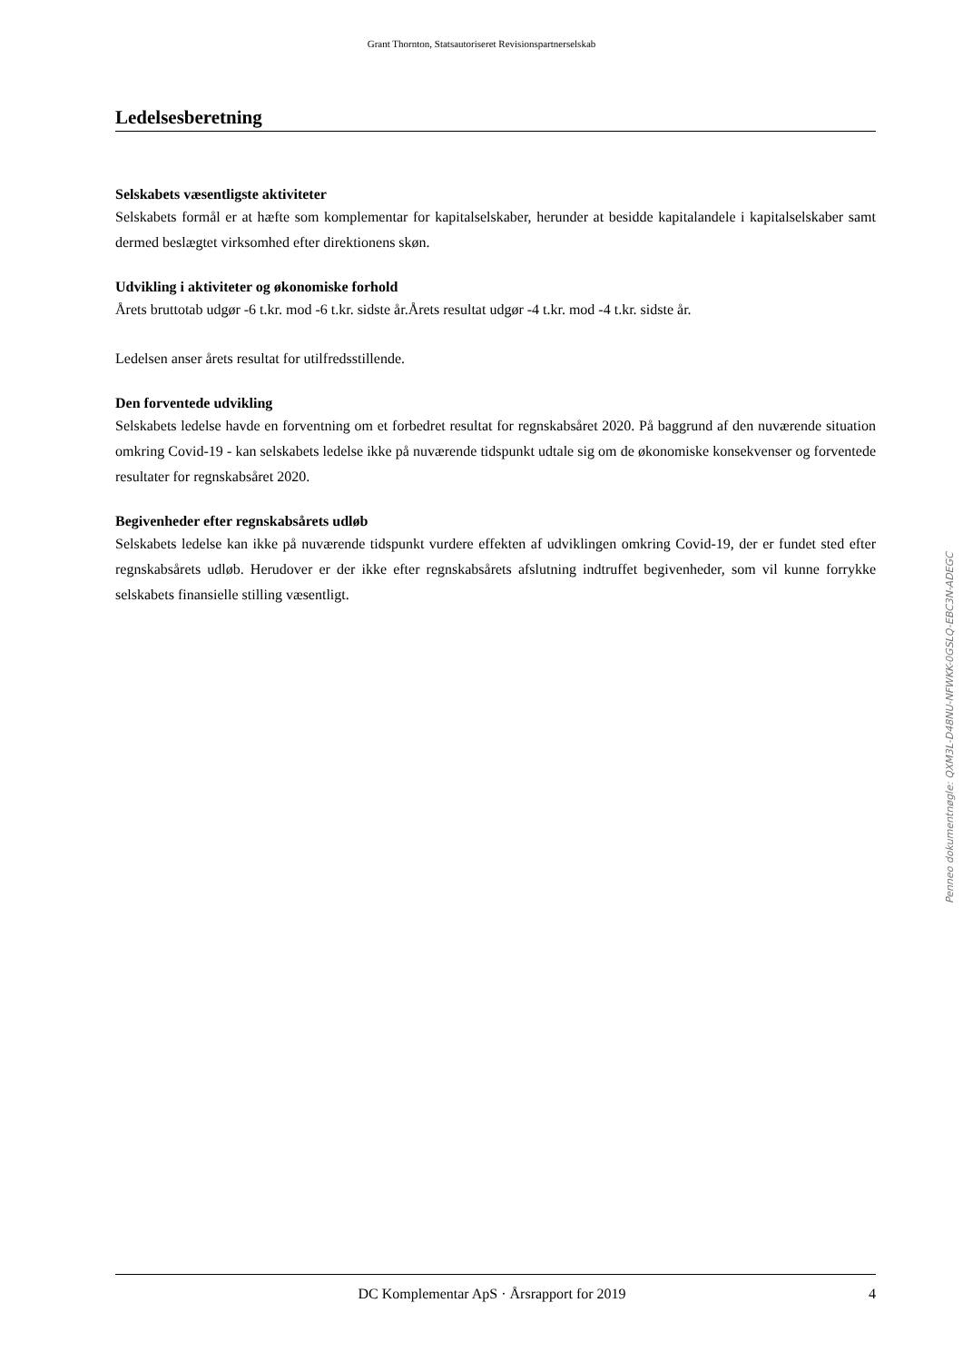Grant Thornton, Statsautoriseret Revisionspartnerselskab
Ledelsesberetning
Selskabets væsentligste aktiviteter
Selskabets formål er at hæfte som komplementar for kapitalselskaber, herunder at besidde kapitalandele i kapitalselskaber samt dermed beslægtet virksomhed efter direktionens skøn.
Udvikling i aktiviteter og økonomiske forhold
Årets bruttotab udgør -6 t.kr. mod -6 t.kr. sidste år.Årets resultat udgør -4 t.kr. mod -4 t.kr. sidste år.
Ledelsen anser årets resultat for utilfredsstillende.
Den forventede udvikling
Selskabets ledelse havde en forventning om et forbedret resultat for regnskabsåret 2020. På baggrund af den nuværende situation omkring Covid-19 - kan selskabets ledelse ikke på nuværende tidspunkt udtale sig om de økonomiske konsekvenser og forventede resultater for regnskabsåret 2020.
Begivenheder efter regnskabsårets udløb
Selskabets ledelse kan ikke på nuværende tidspunkt vurdere effekten af udviklingen omkring Covid-19, der er fundet sted efter regnskabsårets udløb. Herudover er der ikke efter regnskabsårets afslutning indtruffet begivenheder, som vil kunne forrykke selskabets finansielle stilling væsentligt.
Penneo dokumentnøgle: QXM3L-D48NU-NFWKK-0GSLQ-EBC3N-ADEGC
DC Komplementar ApS · Årsrapport for 2019 4